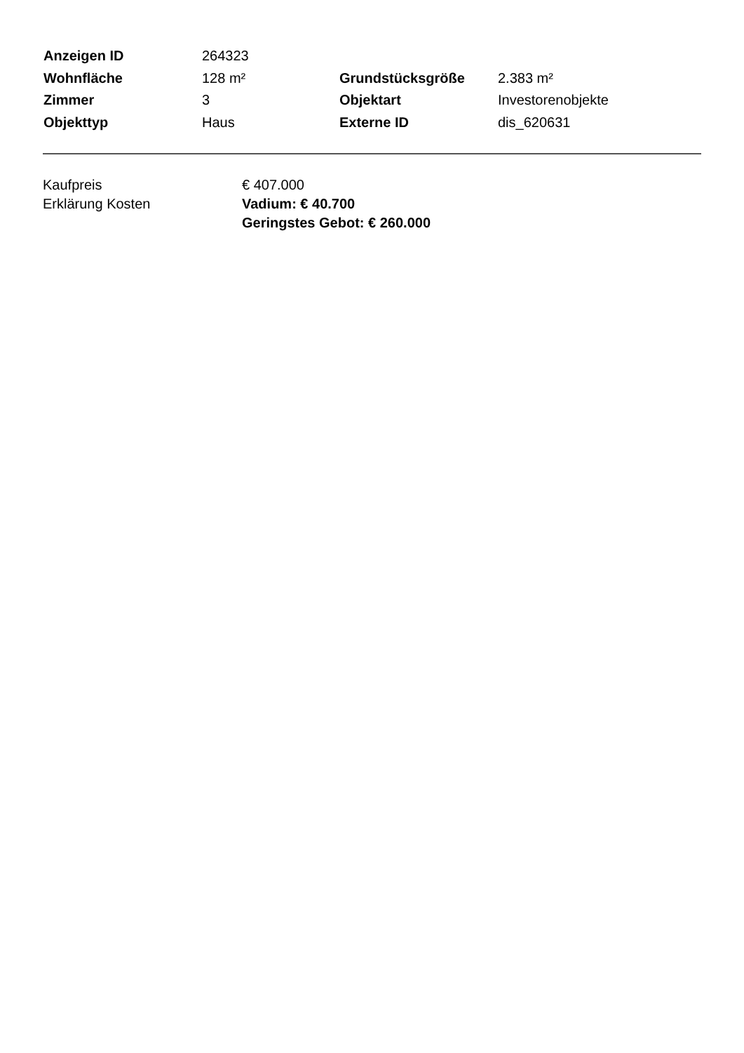| Anzeigen ID | 264323 | | |
| Wohnfläche | 128 m² | Grundstücksgröße | 2.383 m² |
| Zimmer | 3 | Objektart | Investorenobjekte |
| Objekttyp | Haus | Externe ID | dis_620631 |
| Kaufpreis | € 407.000 |
| Erklärung Kosten | Vadium: € 40.700 Geringstes Gebot: € 260.000 |